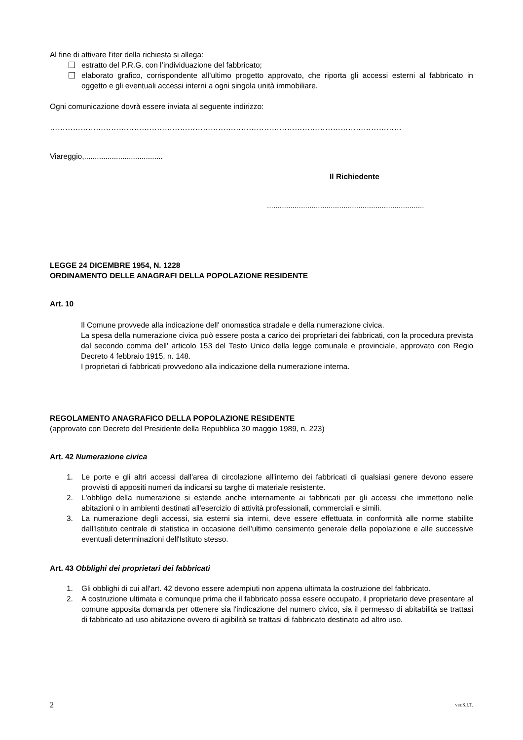Al fine di attivare l'iter della richiesta si allega:
estratto del P.R.G. con l’individuazione del fabbricato;
elaborato grafico, corrispondente all’ultimo progetto approvato, che riporta gli accessi esterni al fabbricato in oggetto e gli eventuali accessi interni a ogni singola unità immobiliare.
Ogni comunicazione dovrà essere inviata al seguente indirizzo:
…………………………………………………………………………………………………………………………
Viareggio,.....................................
Il Richiedente
..........................................................................
LEGGE 24 DICEMBRE 1954, N. 1228
ORDINAMENTO DELLE ANAGRAFI DELLA POPOLAZIONE RESIDENTE
Art. 10
Il Comune provvede alla indicazione dell' onomastica stradale e della numerazione civica.
La spesa della numerazione civica può essere posta a carico dei proprietari dei fabbricati, con la procedura prevista dal secondo comma dell' articolo 153 del Testo Unico della legge comunale e provinciale, approvato con Regio Decreto 4 febbraio 1915, n. 148.
I proprietari di fabbricati provvedono alla indicazione della numerazione interna.
REGOLAMENTO ANAGRAFICO DELLA POPOLAZIONE RESIDENTE
(approvato con Decreto del Presidente della Repubblica 30 maggio 1989, n. 223)
Art. 42 Numerazione civica
1. Le porte e gli altri accessi dall'area di circolazione all'interno dei fabbricati di qualsiasi genere devono essere provvisti di appositi numeri da indicarsi su targhe di materiale resistente.
2. L'obbligo della numerazione si estende anche internamente ai fabbricati per gli accessi che immettono nelle abitazioni o in ambienti destinati all'esercizio di attività professionali, commerciali e simili.
3. La numerazione degli accessi, sia esterni sia interni, deve essere effettuata in conformità alle norme stabilite dall'Istituto centrale di statistica in occasione dell'ultimo censimento generale della popolazione e alle successive eventuali determinazioni dell'Istituto stesso.
Art. 43 Obblighi dei proprietari dei fabbricati
1. Gli obblighi di cui all'art. 42 devono essere adempiuti non appena ultimata la costruzione del fabbricato.
2. A costruzione ultimata e comunque prima che il fabbricato possa essere occupato, il proprietario deve presentare al comune apposita domanda per ottenere sia l'indicazione del numero civico, sia il permesso di abitabilità se trattasi di fabbricato ad uso abitazione ovvero di agibilità se trattasi di fabbricato destinato ad altro uso.
2 ver.S.I.T.